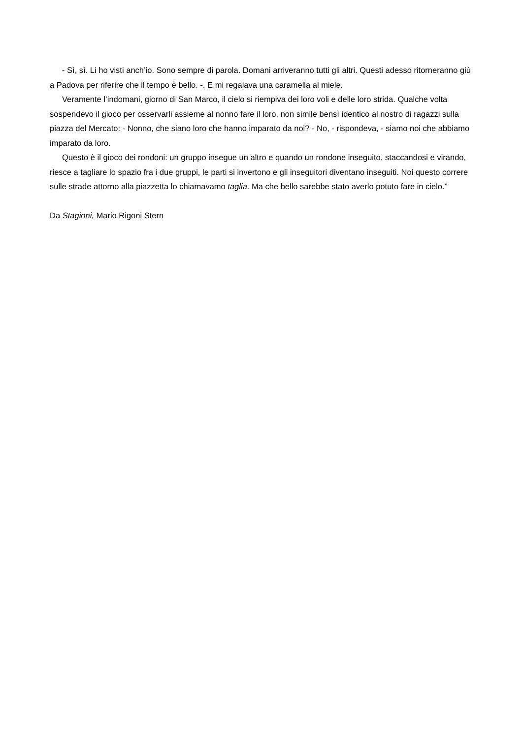- Sì, sì. Li ho visti anch’io. Sono sempre di parola. Domani arriveranno tutti gli altri. Questi adesso ritorneranno giù a Padova per riferire che il tempo è bello. -. E mi regalava una caramella al miele.
Veramente l’indomani, giorno di San Marco, il cielo si riempiva dei loro voli e delle loro strida. Qualche volta sospendevo il gioco per osservarli assieme al nonno fare il loro, non simile bensì identico al nostro di ragazzi sulla piazza del Mercato: - Nonno, che siano loro che hanno imparato da noi? - No, - rispondeva, - siamo noi che abbiamo imparato da loro.
Questo è il gioco dei rondoni: un gruppo insegue un altro e quando un rondone inseguito, staccandosi e virando, riesce a tagliare lo spazio fra i due gruppi, le parti si invertono e gli inseguitori diventano inseguiti. Noi questo correre sulle strade attorno alla piazzetta lo chiamavamo taglia. Ma che bello sarebbe stato averlo potuto fare in cielo.”
Da Stagioni, Mario Rigoni Stern